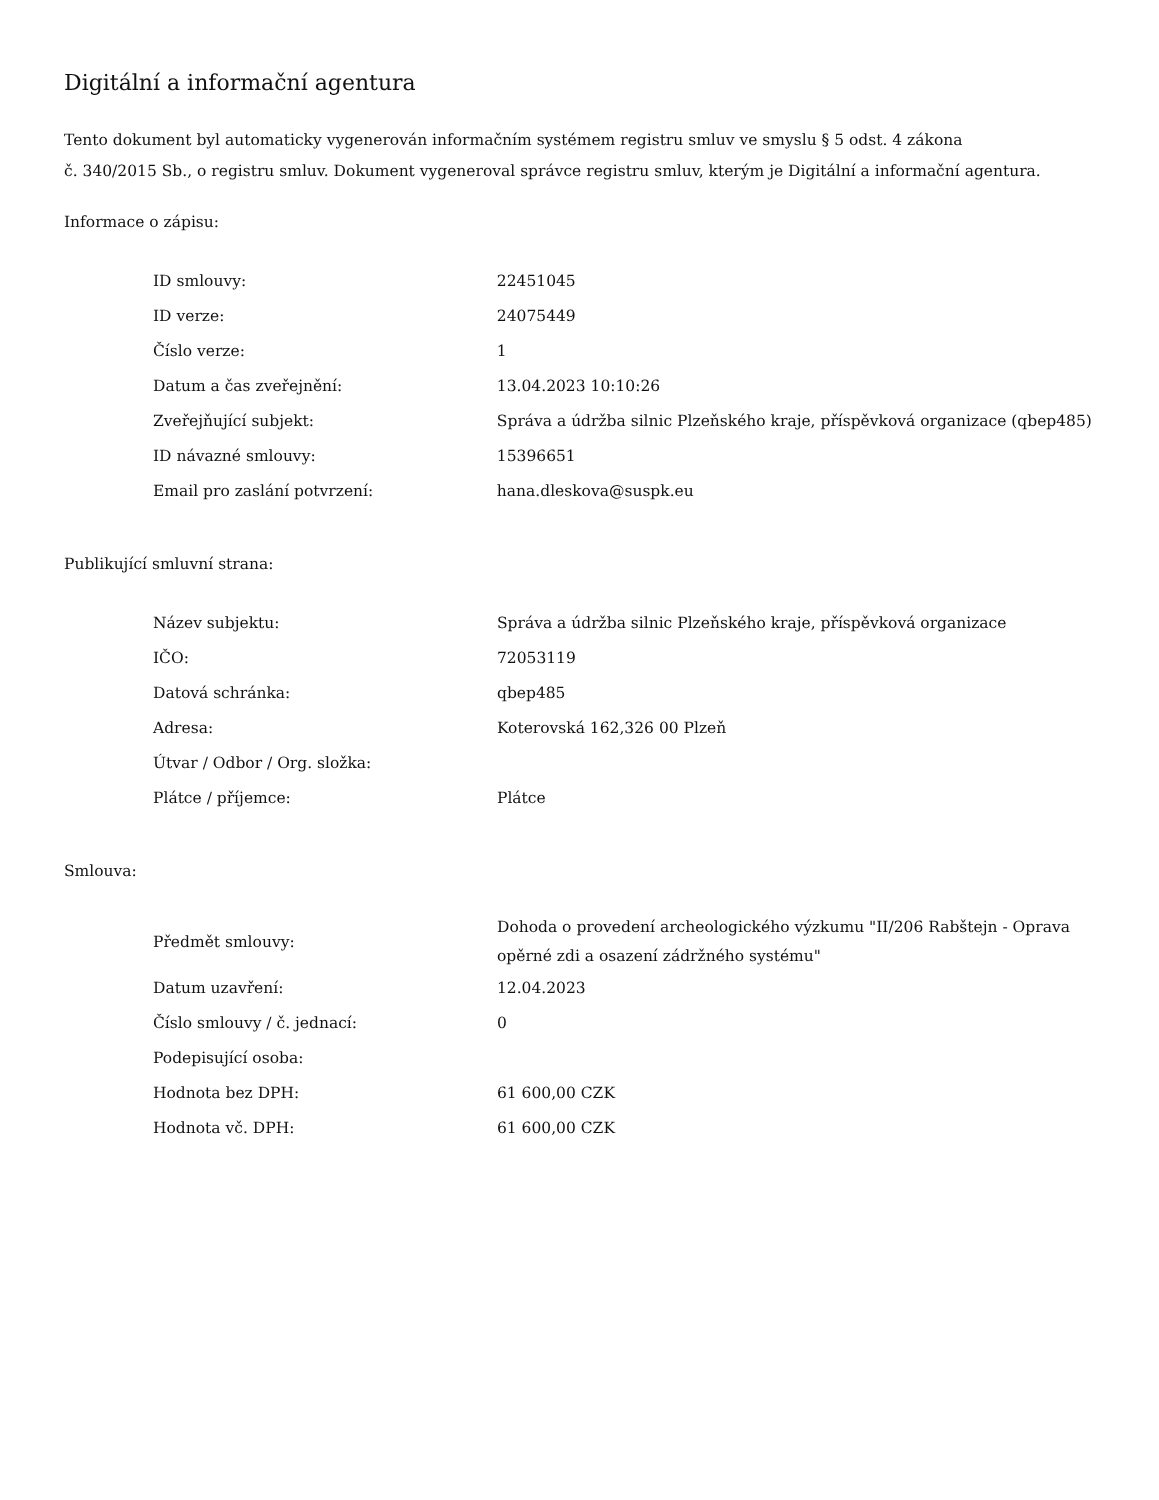Digitální a informační agentura
Tento dokument byl automaticky vygenerován informačním systémem registru smluv ve smyslu § 5 odst. 4 zákona
č. 340/2015 Sb., o registru smluv. Dokument vygeneroval správce registru smluv, kterým je Digitální a informační agentura.
Informace o zápisu:
| ID smlouvy: | 22451045 |
| ID verze: | 24075449 |
| Číslo verze: | 1 |
| Datum a čas zveřejnění: | 13.04.2023 10:10:26 |
| Zveřejňující subjekt: | Správa a údržba silnic Plzeňského kraje, příspěvková organizace (qbep485) |
| ID návazné smlouvy: | 15396651 |
| Email pro zaslání potvrzení: | hana.dleskova@suspk.eu |
Publikující smluvní strana:
| Název subjektu: | Správa a údržba silnic Plzeňského kraje, příspěvková organizace |
| IČO: | 72053119 |
| Datová schránka: | qbep485 |
| Adresa: | Koterovská 162,326 00 Plzeň |
| Útvar / Odbor / Org. složka: | |
| Plátce / příjemce: | Plátce |
Smlouva:
| Předmět smlouvy: | Dohoda o provedení archeologického výzkumu "II/206 Rabštejn - Oprava opěrné zdi a osazení zádržného systému" |
| Datum uzavření: | 12.04.2023 |
| Číslo smlouvy / č. jednací: | 0 |
| Podepisující osoba: | |
| Hodnota bez DPH: | 61 600,00 CZK |
| Hodnota vč. DPH: | 61 600,00 CZK |